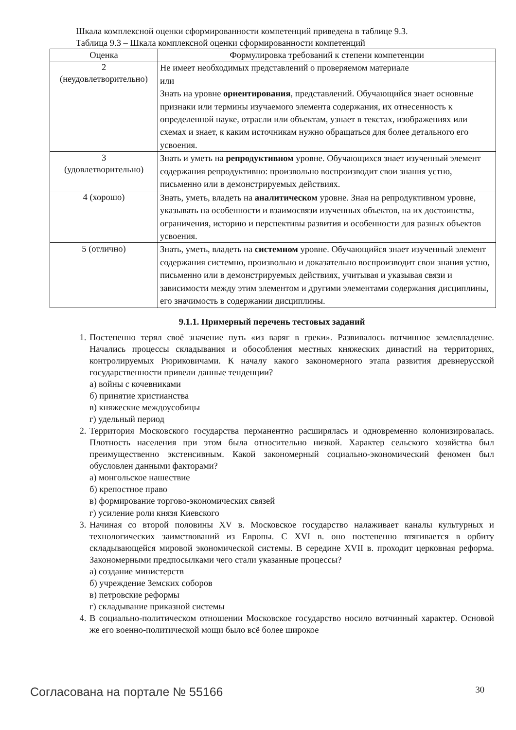Шкала комплексной оценки сформированности компетенций приведена в таблице 9.3.
Таблица 9.3 – Шкала комплексной оценки сформированности компетенций
| Оценка | Формулировка требований к степени компетенции |
| --- | --- |
| 2 (неудовлетворительно) | Не имеет необходимых представлений о проверяемом материале или Знать на уровне ориентирования , представлений. Обучающийся знает основные признаки или термины изучаемого элемента содержания, их отнесенность к определенной науке, отрасли или объектам, узнает в текстах, изображениях или схемах и знает, к каким источникам нужно обращаться для более детального его усвоения. |
| 3 (удовлетворительно) | Знать и уметь на репродуктивном уровне. Обучающихся знает изученный элемент содержания репродуктивно: произвольно воспроизводит свои знания устно, письменно или в демонстрируемых действиях. |
| 4 (хорошо) | Знать, уметь, владеть на аналитическом уровне. Зная на репродуктивном уровне, указывать на особенности и взаимосвязи изученных объектов, на их достоинства, ограничения, историю и перспективы развития и особенности для разных объектов усвоения. |
| 5 (отлично) | Знать, уметь, владеть на системном уровне. Обучающийся знает изученный элемент содержания системно, произвольно и доказательно воспроизводит свои знания устно, письменно или в демонстрируемых действиях, учитывая и указывая связи и зависимости между этим элементом и другими элементами содержания дисциплины, его значимость в содержании дисциплины. |
9.1.1. Примерный перечень тестовых заданий
1. Постепенно терял своё значение путь «из варяг в греки». Развивалось вотчинное землевладение. Начались процессы складывания и обособления местных княжеских династий на территориях, контролируемых Рюриковичами. К началу какого закономерного этапа развития древнерусской государственности привели данные тенденции?
а) войны с кочевниками
б) принятие христианства
в) княжеские междоусобицы
г) удельный период
2. Территория Московского государства перманентно расширялась и одновременно колонизировалась. Плотность населения при этом была относительно низкой. Характер сельского хозяйства был преимущественно экстенсивным. Какой закономерный социально-экономический феномен был обусловлен данными факторами?
а) монгольское нашествие
б) крепостное право
в) формирование торгово-экономических связей
г) усиление роли князя Киевского
3. Начиная со второй половины XV в. Московское государство налаживает каналы культурных и технологических заимствований из Европы. С XVI в. оно постепенно втягивается в орбиту складывающейся мировой экономической системы. В середине XVII в. проходит церковная реформа. Закономерными предпосылками чего стали указанные процессы?
а) создание министерств
б) учреждение Земских соборов
в) петровские реформы
г) складывание приказной системы
4. В социально-политическом отношении Московское государство носило вотчинный характер. Основой же его военно-политической мощи было всё более широкое
Согласована на портале № 55166 30